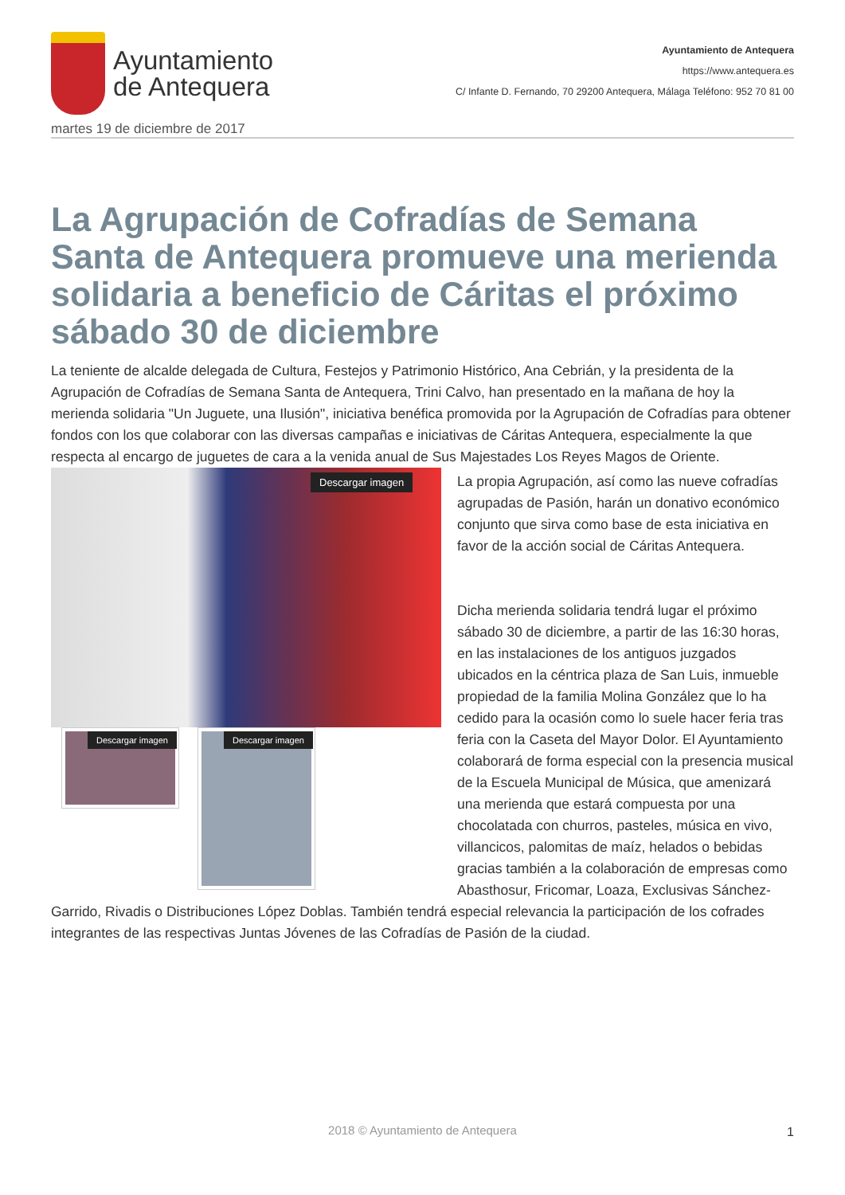Ayuntamiento
de Antequera
Ayuntamiento de Antequera
https://www.antequera.es
C/ Infante D. Fernando, 70 29200 Antequera, Málaga Teléfono: 952 70 81 00
martes 19 de diciembre de 2017
La Agrupación de Cofradías de Semana Santa de Antequera promueve una merienda solidaria a beneficio de Cáritas el próximo sábado 30 de diciembre
La teniente de alcalde delegada de Cultura, Festejos y Patrimonio Histórico, Ana Cebrián, y la presidenta de la Agrupación de Cofradías de Semana Santa de Antequera, Trini Calvo, han presentado en la mañana de hoy la merienda solidaria "Un Juguete, una Ilusión", iniciativa benéfica promovida por la Agrupación de Cofradías para obtener fondos con los que colaborar con las diversas campañas e iniciativas de Cáritas Antequera, especialmente la que respecta al encargo de juguetes de cara a la venida anual de Sus Majestades Los Reyes Magos de Oriente.
Descargar imagen
Descargar imagen Descargar imagen
La propia Agrupación, así como las nueve cofradías agrupadas de Pasión, harán un donativo económico conjunto que sirva como base de esta iniciativa en favor de la acción social de Cáritas Antequera.
Dicha merienda solidaria tendrá lugar el próximo sábado 30 de diciembre, a partir de las 16:30 horas, en las instalaciones de los antiguos juzgados ubicados en la céntrica plaza de San Luis, inmueble propiedad de la familia Molina González que lo ha cedido para la ocasión como lo suele hacer feria tras feria con la Caseta del Mayor Dolor. El Ayuntamiento colaborará de forma especial con la presencia musical de la Escuela Municipal de Música, que amenizará una merienda que estará compuesta por una chocolatada con churros, pasteles, música en vivo, villancicos, palomitas de maíz, helados o bebidas gracias también a la colaboración de empresas como Abasthosur, Fricomar, Loaza, Exclusivas Sánchez-Garrido, Rivadis o Distribuciones López Doblas. También tendrá especial relevancia la participación de los cofrades integrantes de las respectivas Juntas Jóvenes de las Cofradías de Pasión de la ciudad.
2018 © Ayuntamiento de Antequera 1